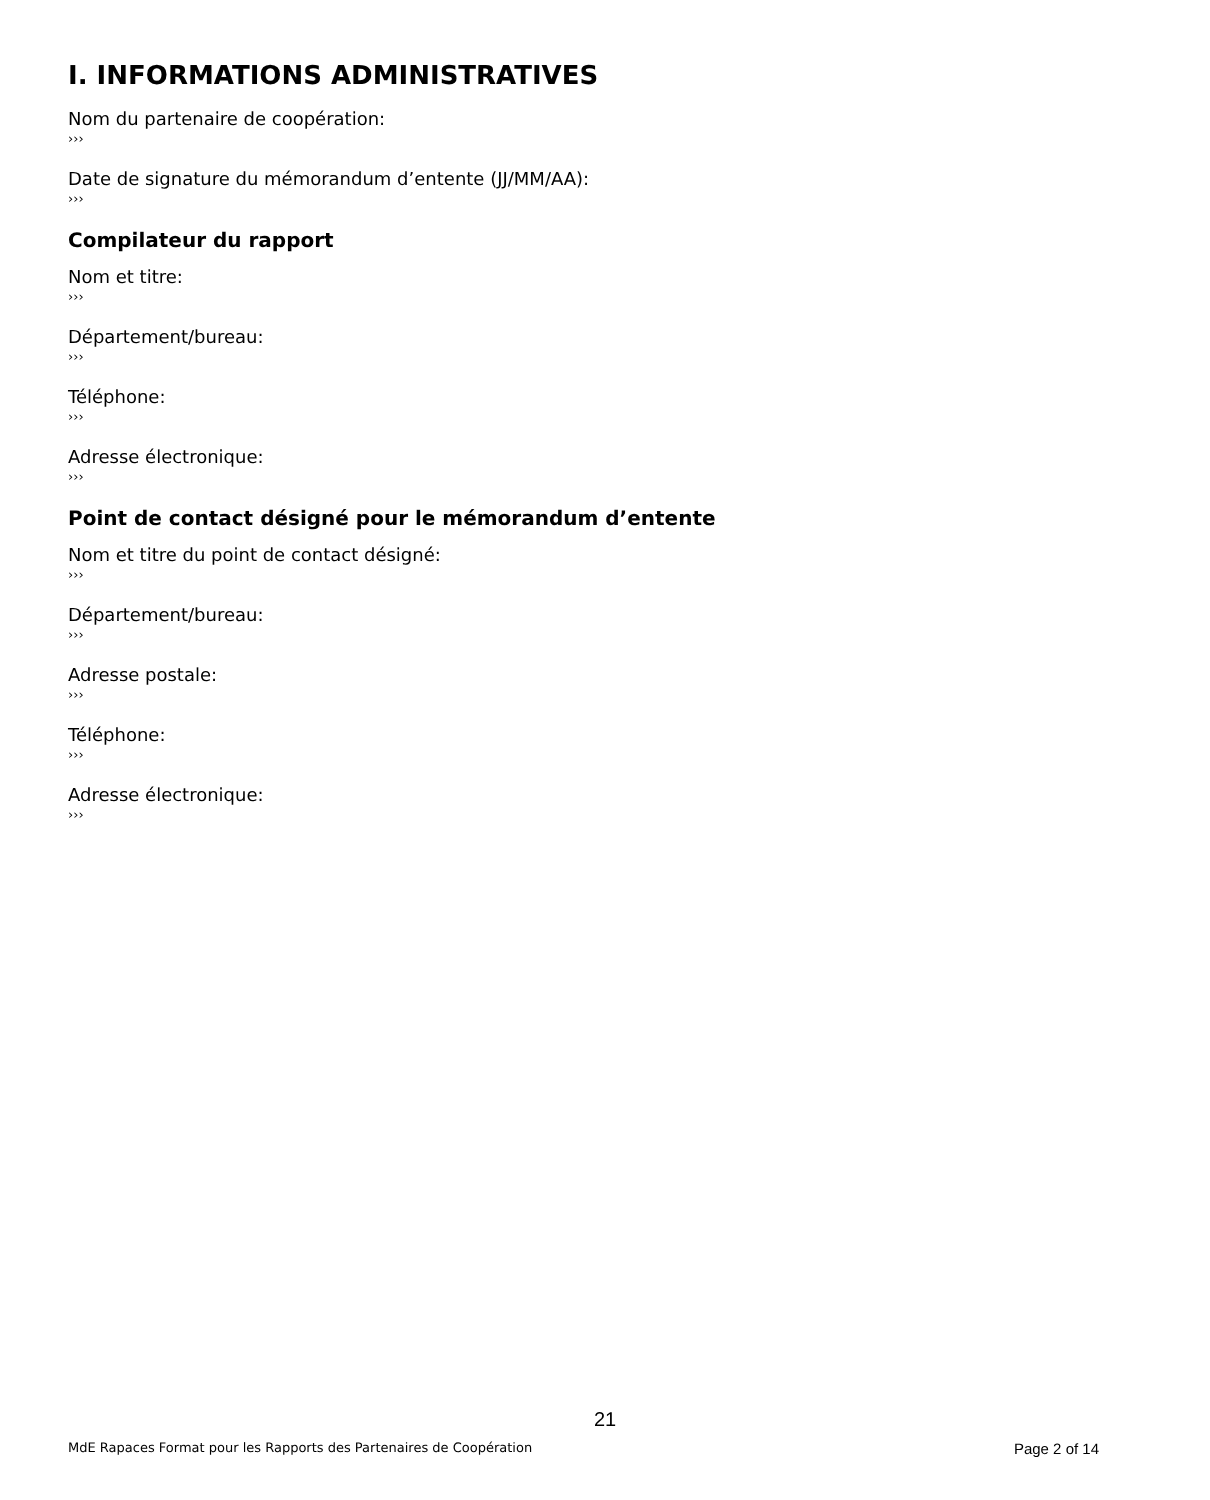I. INFORMATIONS ADMINISTRATIVES
Nom du partenaire de coopération:
›››
Date de signature du mémorandum d’entente (JJ/MM/AA):
›››
Compilateur du rapport
Nom et titre:
›››
Département/bureau:
›››
Téléphone:
›››
Adresse électronique:
›››
Point de contact désigné pour le mémorandum d’entente
Nom et titre du point de contact désigné:
›››
Département/bureau:
›››
Adresse postale:
›››
Téléphone:
›››
Adresse électronique:
›››
21
MdE Rapaces Format pour les Rapports des Partenaires de Coopération Page 2 of 14